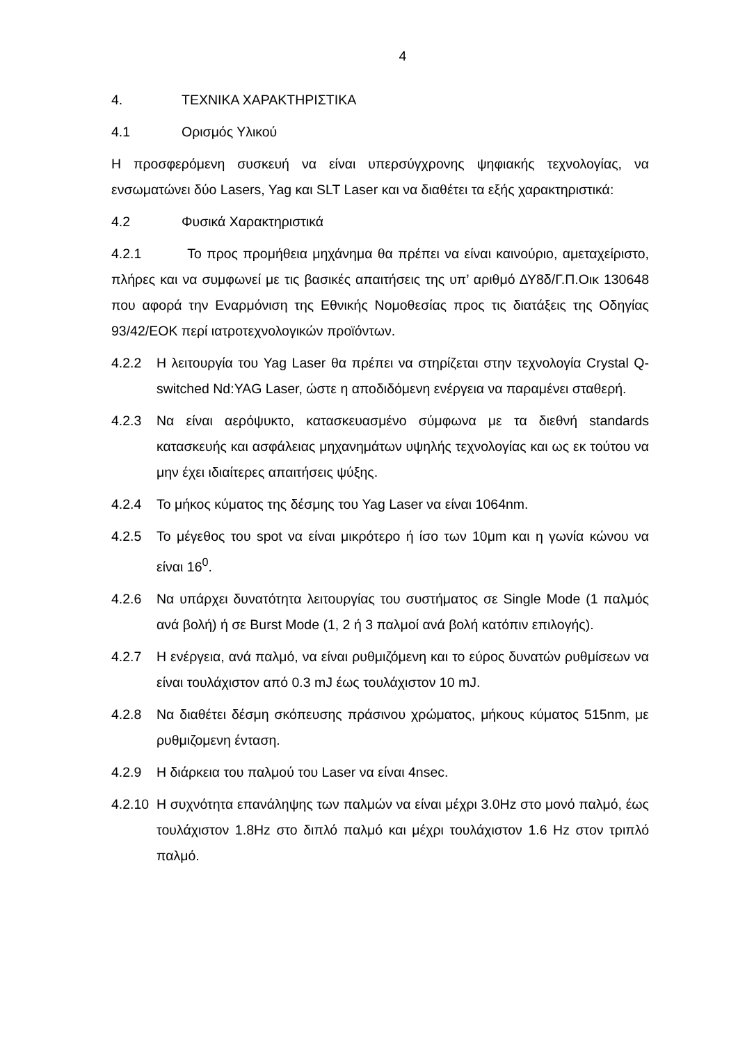4
4. ΤΕΧΝΙΚΑ ΧΑΡΑΚΤΗΡΙΣΤΙΚΑ
4.1 Ορισμός Υλικού
Η προσφερόμενη συσκευή να είναι υπερσύγχρονης ψηφιακής τεχνολογίας, να ενσωματώνει δύο Lasers, Yag και SLT Laser και να διαθέτει τα εξής χαρακτηριστικά:
4.2 Φυσικά Χαρακτηριστικά
4.2.1 Το προς προμήθεια μηχάνημα θα πρέπει να είναι καινούριο, αμεταχείριστο, πλήρες και να συμφωνεί με τις βασικές απαιτήσεις της υπ’ αριθμό ΔΥ8δ/Γ.Π.Οικ 130648 που αφορά την Εναρμόνιση της Εθνικής Νομοθεσίας προς τις διατάξεις της Οδηγίας 93/42/ΕΟΚ περί ιατροτεχνολογικών προϊόντων.
4.2.2 Η λειτουργία του Yag Laser θα πρέπει να στηρίζεται στην τεχνολογία Crystal Q-switched Nd:YAG Laser, ώστε η αποδιδόμενη ενέργεια να παραμένει σταθερή.
4.2.3 Να είναι αερόψυκτο, κατασκευασμένο σύμφωνα με τα διεθνή standards κατασκευής και ασφάλειας μηχανημάτων υψηλής τεχνολογίας και ως εκ τούτου να μην έχει ιδιαίτερες απαιτήσεις ψύξης.
4.2.4 Το μήκος κύματος της δέσμης του Yag Laser να είναι 1064nm.
4.2.5 Το μέγεθος του spot να είναι μικρότερο ή ίσο των 10μm και η γωνία κώνου να είναι 16<sup>0</sup>.
4.2.6 Να υπάρχει δυνατότητα λειτουργίας του συστήματος σε Single Mode (1 παλμός ανά βολή) ή σε Burst Mode (1, 2 ή 3 παλμοί ανά βολή κατόπιν επιλογής).
4.2.7 Η ενέργεια, ανά παλμό, να είναι ρυθμιζόμενη και το εύρος δυνατών ρυθμίσεων να είναι τουλάχιστον από 0.3 mJ έως τουλάχιστον 10 mJ.
4.2.8 Να διαθέτει δέσμη σκόπευσης πράσινου χρώματος, μήκους κύματος 515nm, με ρυθμιζομενη ένταση.
4.2.9 Η διάρκεια του παλμού του Laser να είναι 4nsec.
4.2.10 Η συχνότητα επανάληψης των παλμών να είναι μέχρι 3.0Hz στο μονό παλμό, έως τουλάχιστον 1.8Hz στο διπλό παλμό και μέχρι τουλάχιστον 1.6 Hz στον τριπλό παλμό.